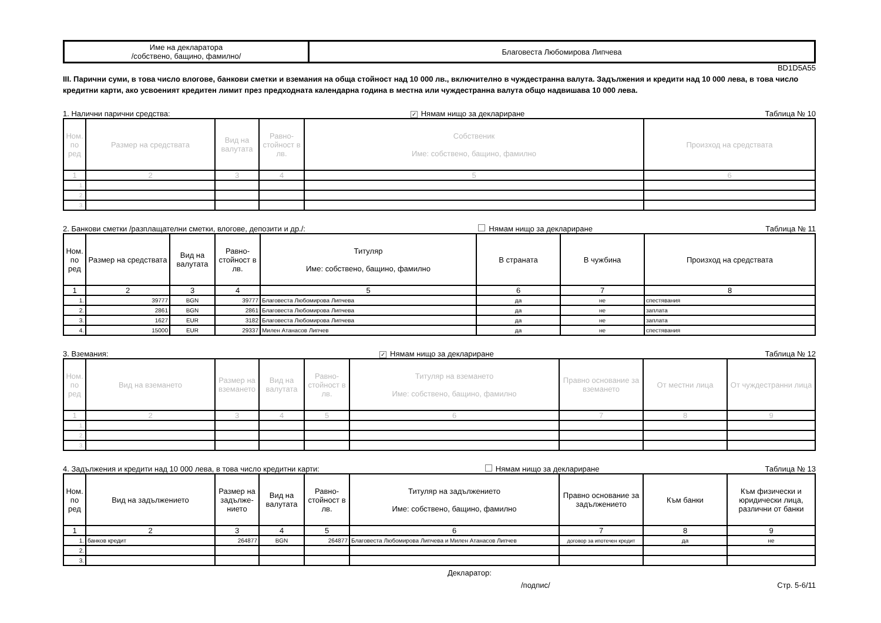| Име на декларатора /собствено, бащино, фамилно/ | Благовеста Любомирова Липчева |
BD1D5A55
III. Парични суми, в това число влогове, банкови сметки и вземания на обща стойност над 10 000 лв., включително в чуждестранна валута. Задължения и кредити над 10 000 лева, в това число кредитни карти, ако усвоеният кредитен лимит през предходната календарна година в местна или чуждестранна валута общо надвишава 10 000 лева.
1. Налични парични средства: ✓ Нямам нищо за деклариране Таблица № 10
| Ном. по ред | Размер на средствата | Вид на валутата | Равно-стойност в лв. | Собственик Име: собствено, бащино, фамилно | Произход на средствата |
| --- | --- | --- | --- | --- | --- |
| 1 | 2 | 3 | 4 | 5 | 6 |
| 1. | | | | | |
| 2. | | | | | |
| 3. | | | | | |
2. Банкови сметки /разплащателни сметки, влогове, депозити и др./: Нямам нищо за деклариране Таблица № 11
| Ном. по ред | Размер на средствата | Вид на валутата | Равно-стойност в лв. | Титуляр Име: собствено, бащино, фамилно | В страната | В чужбина | Произход на средствата |
| --- | --- | --- | --- | --- | --- | --- | --- |
| 1 | 2 | 3 | 4 | 5 | 6 | 7 | 8 |
| 1. | 39777 | BGN | 39777 | Благовеста Любомирова Липчева | да | не | спестявания |
| 2. | 2861 | BGN | 2861 | Благовеста Любомирова Липчева | да | не | заплата |
| 3. | 1627 | EUR | 3182 | Благовеста Любомирова Липчева | да | не | заплата |
| 4. | 15000 | EUR | 29337 | Милен Атанасов Липчев | да | не | спестявания |
3. Вземания: ✓ Нямам нищо за деклариране Таблица № 12
| Ном. по ред | Вид на вземането | Размер на вземането | Вид на валутата | Равно-стойност в лв. | Титуляр на вземането Име: собствено, бащино, фамилно | Правно основание за вземането | От местни лица | От чуждестранни лица |
| --- | --- | --- | --- | --- | --- | --- | --- | --- |
| 1 | 2 | 3 | 4 | 5 | 6 | 7 | 8 | 9 |
| 1. | | | | | | | | |
| 2. | | | | | | | | |
| 3. | | | | | | | | |
4. Задължения и кредити над 10 000 лева, в това число кредитни карти: Нямам нищо за деклариране Таблица № 13
| Ном. по ред | Вид на задължението | Размер на задълже-нието | Вид на валутата | Равно-стойност в лв. | Титуляр на задължението Име: собствено, бащино, фамилно | Правно основание за задължението | Към банки | Към физически и юридически лица, различни от банки |
| --- | --- | --- | --- | --- | --- | --- | --- | --- |
| 1 | 2 | 3 | 4 | 5 | 6 | 7 | 8 | 9 |
| 1. | банков кредит | 264877 | BGN | 264877 | Благовеста Любомирова Липчева и Милен Атанасов Липчев | договор за ипотечен кредит | да | не |
| 2. | | | | | | | | |
| 3. | | | | | | | | |
Декларатор:
/подпис/ Стр. 5-6/11